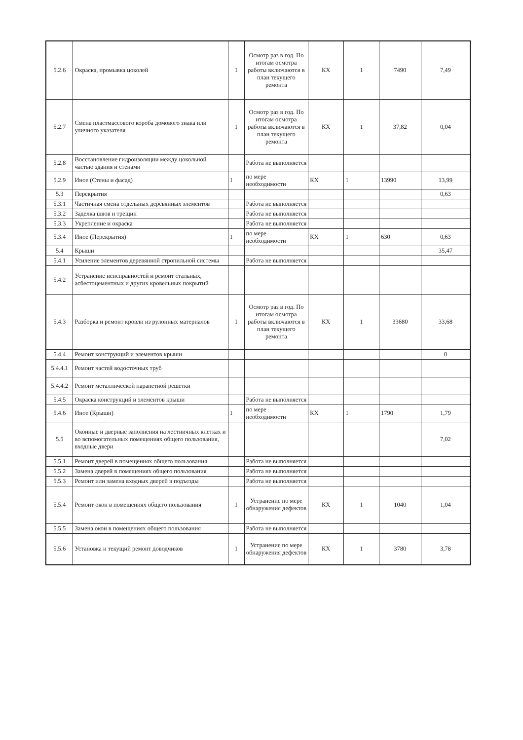| 5.2.6 | Окраска, промывка цоколей | 1 | Осмотр раз в год. По итогам осмотра работы включаются в план текущего ремонта | КХ | 1 | 7490 | 7,49 |
| 5.2.7 | Смена пластмассового короба домового знака или уличного указателя | 1 | Осмотр раз в год. По итогам осмотра работы включаются в план текущего ремонта | КХ | 1 | 37,82 | 0,04 |
| 5.2.8 | Восстановление гидроизоляции между цокольной частью здания и стенами | | Работа не выполняется | | | | |
| 5.2.9 | Иное (Стены и фасад) | 1 | по мере необходимости | КХ | 1 | 13990 | 13,99 |
| 5.3 | Перекрытия | | | | | | 0,63 |
| 5.3.1 | Частичная смена отдельных деревянных элементов | | Работа не выполняется | | | | |
| 5.3.2 | Заделка швов и трещин | | Работа не выполняется | | | | |
| 5.3.3 | Укрепление и окраска | | Работа не выполняется | | | | |
| 5.3.4 | Иное (Перекрытия) | 1 | по мере необходимости | КХ | 1 | 630 | 0,63 |
| 5.4 | Крыши | | | | | | 35,47 |
| 5.4.1 | Усиление элементов деревянной стропильной системы | | Работа не выполняется | | | | |
| 5.4.2 | Устранение неисправностей и ремонт стальных, асбестоцементных и других кровельных покрытий | | | | | | |
| 5.4.3 | Разборка и ремонт кровли из рулонных материалов | 1 | Осмотр раз в год. По итогам осмотра работы включаются в план текущего ремонта | КХ | 1 | 33680 | 33,68 |
| 5.4.4 | Ремонт конструкций и элементов крыши | | | | | | 0 |
| 5.4.4.1 | Ремонт частей водосточных труб | | | | | | |
| 5.4.4.2 | Ремонт металлической парапетной решетки | | | | | | |
| 5.4.5 | Окраска конструкций и элементов крыши | | Работа не выполняется | | | | |
| 5.4.6 | Иное (Крыши) | 1 | по мере необходимости | КХ | 1 | 1790 | 1,79 |
| 5.5 | Оконные и дверные заполнения на лестничных клетках и во вспомогательных помещениях общего пользования, входные двери | | | | | | 7,02 |
| 5.5.1 | Ремонт дверей в помещениях общего пользования | | Работа не выполняется | | | | |
| 5.5.2 | Замена дверей в помещениях общего пользования | | Работа не выполняется | | | | |
| 5.5.3 | Ремонт или замена входных дверей в подъезды | | Работа не выполняется | | | | |
| 5.5.4 | Ремонт окон в помещениях общего пользования | 1 | Устранение по мере обнаружения дефектов | КХ | 1 | 1040 | 1,04 |
| 5.5.5 | Замена окон в помещениях общего пользования | | Работа не выполняется | | | | |
| 5.5.6 | Установка и текущий ремонт доводчиков | 1 | Устранение по мере обнаружения дефектов | КХ | 1 | 3780 | 3,78 |